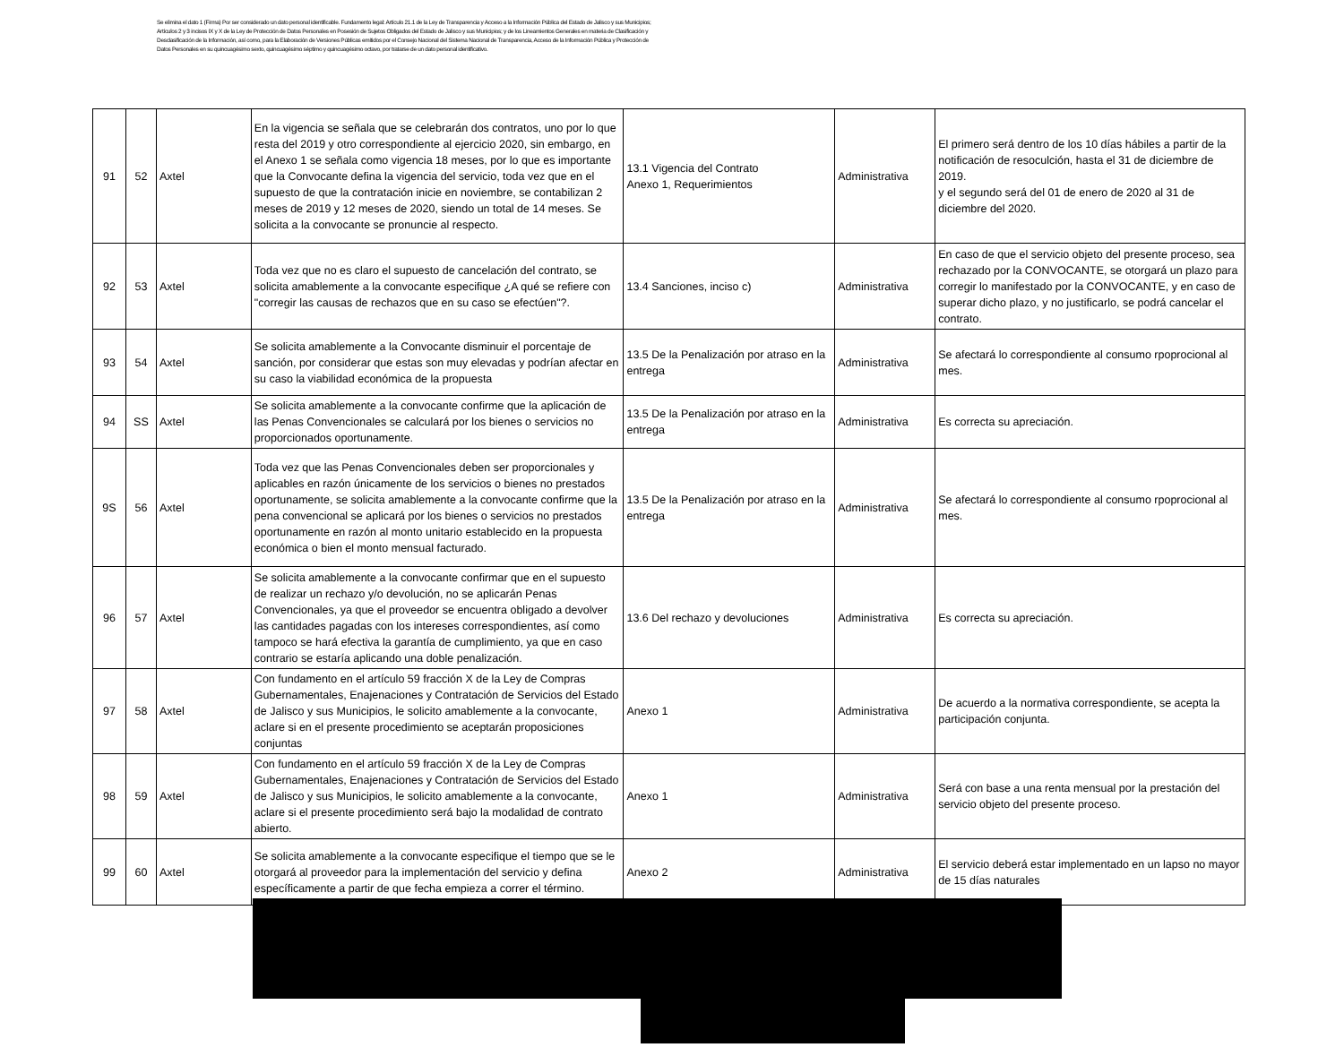Se elimina el dato 1 (Firma) Por ser considerado un dato personal identificable. Fundamento legal: Artículo 21.1 de la Ley de Transparencia y Acceso a la Información Pública del Estado de Jalisco y sus Municipios; Artículos 2 y 3 incisos IX y X de la Ley de Protección de Datos Personales en Posesión de Sujetos Obligados del Estado de Jalisco y sus Municipios; y de los Lineamientos Generales en materia de Clasificación y Desclasificación de la Información, así como, para la Elaboración de Versiones Públicas emitidos por el Consejo Nacional del Sistema Nacional de Transparencia, Acceso de la Información Pública y Protección de Datos Personales en su quincuagésimo sexto, quincuagésimo séptimo y quincuagésimo octavo, por tratarse de un dato personal identificativo.
| 91 | 52 | Axtel | En la vigencia se señala que se celebrarán dos contratos, uno por lo que resta del 2019 y otro correspondiente al ejercicio 2020, sin embargo, en el Anexo 1 se señala como vigencia 18 meses, por lo que es importante que la Convocante defina la vigencia del servicio, toda vez que en el supuesto de que la contratación inicie en noviembre, se contabilizan 2 meses de 2019 y 12 meses de 2020, siendo un total de 14 meses. Se solicita a la convocante se pronuncie al respecto. | 13.1 Vigencia del Contrato Anexo 1, Requerimientos | Administrativa | El primero será dentro de los 10 días hábiles a partir de la notificación de resoculción, hasta el 31 de diciembre de 2019. y el segundo será del 01 de enero de 2020 al 31 de diciembre del 2020. |
| 92 | 53 | Axtel | Toda vez que no es claro el supuesto de cancelación del contrato, se solicita amablemente a la convocante especifique ¿A qué se refiere con "corregir las causas de rechazos que en su caso se efectúen"?. | 13.4 Sanciones, inciso c) | Administrativa | En caso de que el servicio objeto del presente proceso, sea rechazado por la CONVOCANTE, se otorgará un plazo para corregir lo manifestado por la CONVOCANTE, y en caso de superar dicho plazo, y no justificarlo, se podrá cancelar el contrato. |
| 93 | 54 | Axtel | Se solicita amablemente a la Convocante disminuir el porcentaje de sanción, por considerar que estas son muy elevadas y podrían afectar en su caso la viabilidad económica de la propuesta | 13.5 De la Penalización por atraso en la entrega | Administrativa | Se afectará lo correspondiente al consumo rpoprocional al mes. |
| 94 | SS | Axtel | Se solicita amablemente a la convocante confirme que la aplicación de las Penas Convencionales se calculará por los bienes o servicios no proporcionados oportunamente. | 13.5 De la Penalización por atraso en la entrega | Administrativa | Es correcta su apreciación. |
| 9S | 56 | Axtel | Toda vez que las Penas Convencionales deben ser proporcionales y aplicables en razón únicamente de los servicios o bienes no prestados oportunamente, se solicita amablemente a la convocante confirme que la pena convencional se aplicará por los bienes o servicios no prestados oportunamente en razón al monto unitario establecido en la propuesta económica o bien el monto mensual facturado. | 13.5 De la Penalización por atraso en la entrega | Administrativa | Se afectará lo correspondiente al consumo rpoprocional al mes. |
| 96 | 57 | Axtel | Se solicita amablemente a la convocante confirmar que en el supuesto de realizar un rechazo y/o devolución, no se aplicarán Penas Convencionales, ya que el proveedor se encuentra obligado a devolver las cantidades pagadas con los intereses correspondientes, así como tampoco se hará efectiva la garantía de cumplimiento, ya que en caso contrario se estaría aplicando una doble penalización. | 13.6 Del rechazo y devoluciones | Administrativa | Es correcta su apreciación. |
| 97 | 58 | Axtel | Con fundamento en el artículo 59 fracción X de la Ley de Compras Gubernamentales, Enajenaciones y Contratación de Servicios del Estado de Jalisco y sus Municipios, le solicito amablemente a la convocante, aclare si en el presente procedimiento se aceptarán proposiciones conjuntas | Anexo 1 | Administrativa | De acuerdo a la normativa correspondiente, se acepta la participación conjunta. |
| 98 | 59 | Axtel | Con fundamento en el artículo 59 fracción X de la Ley de Compras Gubernamentales, Enajenaciones y Contratación de Servicios del Estado de Jalisco y sus Municipios, le solicito amablemente a la convocante, aclare si el presente procedimiento será bajo la modalidad de contrato abierto. | Anexo 1 | Administrativa | Será con base a una renta mensual por la prestación del servicio objeto del presente proceso. |
| 99 | 60 | Axtel | Se solicita amablemente a la convocante especifique el tiempo que se le otorgará al proveedor para la implementación del servicio y defina específicamente a partir de que fecha empieza a correr el término. | Anexo 2 | Administrativa | El servicio deberá estar implementado en un lapso no mayor de 15 días naturales |